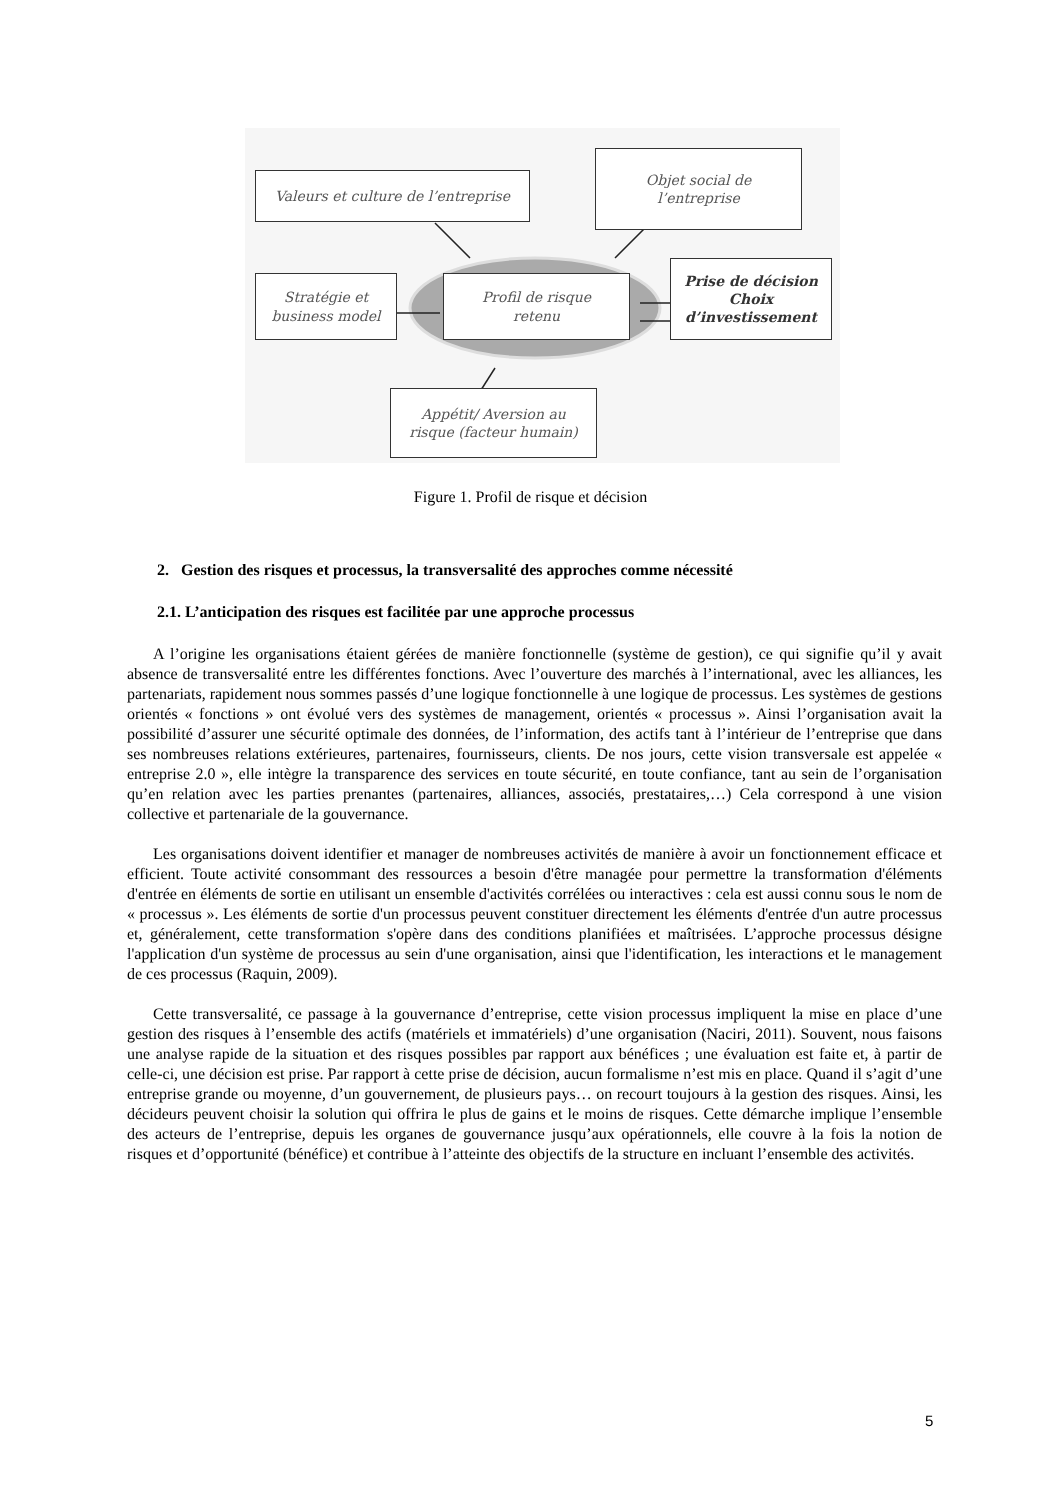Valeurs et culture de l’entreprise
Objet social de
l’entreprise
Stratégie et
business model
Profil de risque
retenu
Prise de décision
Choix
d’investissement
Appétit/ Aversion au
risque (facteur humain)
Figure 1. Profil de risque et décision
2. Gestion des risques et processus, la transversalité des approches comme nécessité
2.1. L’anticipation des risques est facilitée par une approche processus
A l’origine les organisations étaient gérées de manière fonctionnelle (système de gestion), ce qui signifie qu’il y avait absence de transversalité entre les différentes fonctions. Avec l’ouverture des marchés à l’international, avec les alliances, les partenariats, rapidement nous sommes passés d’une logique fonctionnelle à une logique de processus. Les systèmes de gestions orientés « fonctions » ont évolué vers des systèmes de management, orientés « processus ». Ainsi l’organisation avait la possibilité d’assurer une sécurité optimale des données, de l’information, des actifs tant à l’intérieur de l’entreprise que dans ses nombreuses relations extérieures, partenaires, fournisseurs, clients. De nos jours, cette vision transversale est appelée « entreprise 2.0 », elle intègre la transparence des services en toute sécurité, en toute confiance, tant au sein de l’organisation qu’en relation avec les parties prenantes (partenaires, alliances, associés, prestataires,…) Cela correspond à une vision collective et partenariale de la gouvernance.
Les organisations doivent identifier et manager de nombreuses activités de manière à avoir un fonctionnement efficace et efficient. Toute activité consommant des ressources a besoin d'être managée pour permettre la transformation d'éléments d'entrée en éléments de sortie en utilisant un ensemble d'activités corrélées ou interactives : cela est aussi connu sous le nom de « processus ». Les éléments de sortie d'un processus peuvent constituer directement les éléments d'entrée d'un autre processus et, généralement, cette transformation s'opère dans des conditions planifiées et maîtrisées. L’approche processus désigne l'application d'un système de processus au sein d'une organisation, ainsi que l'identification, les interactions et le management de ces processus (Raquin, 2009).
Cette transversalité, ce passage à la gouvernance d’entreprise, cette vision processus impliquent la mise en place d’une gestion des risques à l’ensemble des actifs (matériels et immatériels) d’une organisation (Naciri, 2011). Souvent, nous faisons une analyse rapide de la situation et des risques possibles par rapport aux bénéfices ; une évaluation est faite et, à partir de celle-ci, une décision est prise. Par rapport à cette prise de décision, aucun formalisme n’est mis en place. Quand il s’agit d’une entreprise grande ou moyenne, d’un gouvernement, de plusieurs pays… on recourt toujours à la gestion des risques. Ainsi, les décideurs peuvent choisir la solution qui offrira le plus de gains et le moins de risques. Cette démarche implique l’ensemble des acteurs de l’entreprise, depuis les organes de gouvernance jusqu’aux opérationnels, elle couvre à la fois la notion de risques et d’opportunité (bénéfice) et contribue à l’atteinte des objectifs de la structure en incluant l’ensemble des activités.
5